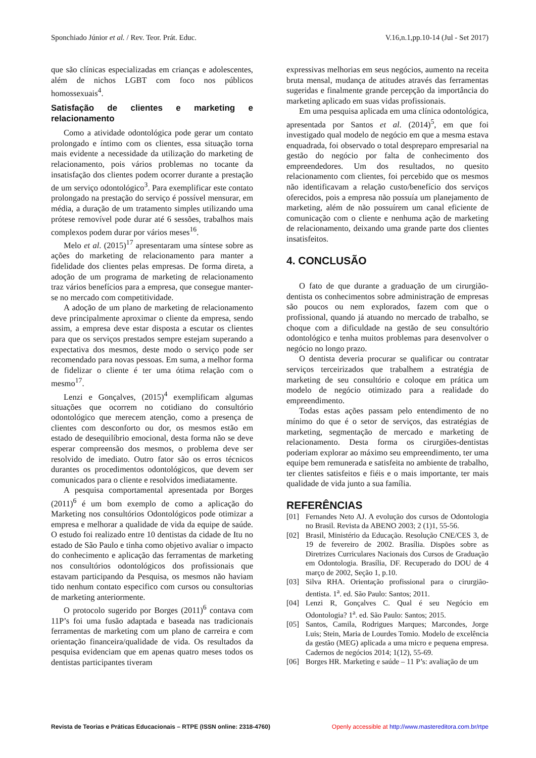Sponchiado Júnior et al. / Rev. Teor. Prát. Educ. V.16,n.1,pp.10-14 (Jul - Set 2017)
que são clínicas especializadas em crianças e adolescentes, além de nichos LGBT com foco nos públicos homossexuais<sup>4</sup>.
Satisfação de clientes e marketing e relacionamento
Como a atividade odontológica pode gerar um contato prolongado e íntimo com os clientes, essa situação torna mais evidente a necessidade da utilização do marketing de relacionamento, pois vários problemas no tocante da insatisfação dos clientes podem ocorrer durante a prestação de um serviço odontológico<sup>3</sup>. Para exemplificar este contato prolongado na prestação do serviço é possível mensurar, em média, a duração de um tratamento simples utilizando uma prótese removível pode durar até 6 sessões, trabalhos mais complexos podem durar por vários meses<sup>16</sup>.
Melo et al. (2015)<sup>17</sup> apresentaram uma síntese sobre as ações do marketing de relacionamento para manter a fidelidade dos clientes pelas empresas. De forma direta, a adoção de um programa de marketing de relacionamento traz vários benefícios para a empresa, que consegue manter-se no mercado com competitividade.
A adoção de um plano de marketing de relacionamento deve principalmente aproximar o cliente da empresa, sendo assim, a empresa deve estar disposta a escutar os clientes para que os serviços prestados sempre estejam superando a expectativa dos mesmos, deste modo o serviço pode ser recomendado para novas pessoas. Em suma, a melhor forma de fidelizar o cliente é ter uma ótima relação com o mesmo<sup>17</sup>.
Lenzi e Gonçalves, (2015)<sup>4</sup> exemplificam algumas situações que ocorrem no cotidiano do consultório odontológico que merecem atenção, como a presença de clientes com desconforto ou dor, os mesmos estão em estado de desequilíbrio emocional, desta forma não se deve esperar compreensão dos mesmos, o problema deve ser resolvido de imediato. Outro fator são os erros técnicos durantes os procedimentos odontológicos, que devem ser comunicados para o cliente e resolvidos imediatamente.
A pesquisa comportamental apresentada por Borges (2011)<sup>6</sup> é um bom exemplo de como a aplicação do Marketing nos consultórios Odontológicos pode otimizar a empresa e melhorar a qualidade de vida da equipe de saúde. O estudo foi realizado entre 10 dentistas da cidade de Itu no estado de São Paulo e tinha como objetivo avaliar o impacto do conhecimento e aplicação das ferramentas de marketing nos consultórios odontológicos dos profissionais que estavam participando da Pesquisa, os mesmos não haviam tido nenhum contato especifico com cursos ou consultorias de marketing anteriormente.
O protocolo sugerido por Borges (2011)<sup>6</sup> contava com 11P’s foi uma fusão adaptada e baseada nas tradicionais ferramentas de marketing com um plano de carreira e com orientação financeira/qualidade de vida. Os resultados da pesquisa evidenciam que em apenas quatro meses todos os dentistas participantes tiveram
expressivas melhorias em seus negócios, aumento na receita bruta mensal, mudança de atitudes através das ferramentas sugeridas e finalmente grande percepção da importância do marketing aplicado em suas vidas profissionais.
Em uma pesquisa aplicada em uma clínica odontológica, apresentada por Santos et al. (2014)<sup>5</sup>, em que foi investigado qual modelo de negócio em que a mesma estava enquadrada, foi observado o total despreparo empresarial na gestão do negócio por falta de conhecimento dos empreendedores. Um dos resultados, no quesito relacionamento com clientes, foi percebido que os mesmos não identificavam a relação custo/benefício dos serviços oferecidos, pois a empresa não possuía um planejamento de marketing, além de não possuírem um canal eficiente de comunicação com o cliente e nenhuma ação de marketing de relacionamento, deixando uma grande parte dos clientes insatisfeitos.
4. CONCLUSÃO
O fato de que durante a graduação de um cirurgião-dentista os conhecimentos sobre administração de empresas são poucos ou nem explorados, fazem com que o profissional, quando já atuando no mercado de trabalho, se choque com a dificuldade na gestão de seu consultório odontológico e tenha muitos problemas para desenvolver o negócio no longo prazo.
O dentista deveria procurar se qualificar ou contratar serviços terceirizados que trabalhem a estratégia de marketing de seu consultório e coloque em prática um modelo de negócio otimizado para a realidade do empreendimento.
Todas estas ações passam pelo entendimento de no mínimo do que é o setor de serviços, das estratégias de marketing, segmentação de mercado e marketing de relacionamento. Desta forma os cirurgiões-dentistas poderiam explorar ao máximo seu empreendimento, ter uma equipe bem remunerada e satisfeita no ambiente de trabalho, ter clientes satisfeitos e fiéis e o mais importante, ter mais qualidade de vida junto a sua família.
REFERÊNCIAS
[01] Fernandes Neto AJ. A evolução dos cursos de Odontologia no Brasil. Revista da ABENO 2003; 2 (1)1, 55-56.
[02] Brasil, Ministério da Educação. Resolução CNE/CES 3, de 19 de fevereiro de 2002. Brasília. Dispões sobre as Diretrizes Curriculares Nacionais dos Cursos de Graduação em Odontologia. Brasília, DF. Recuperado do DOU de 4 março de 2002, Seção 1, p.10.
[03] Silva RHA. Orientação profissional para o cirurgião-dentista. 1<sup>a</sup>. ed. São Paulo: Santos; 2011.
[04] Lenzi R, Gonçalves C. Qual é seu Negócio em Odontologia? 1<sup>a</sup>. ed. São Paulo: Santos; 2015.
[05] Santos, Camila, Rodrigues Marques; Marcondes, Jorge Luis; Stein, Maria de Lourdes Tomio. Modelo de excelência da gestão (MEG) aplicada a uma micro e pequena empresa. Cadernos de negócios 2014; 1(12), 55-69.
[06] Borges HR. Marketing e saúde – 11 P’s: avaliação de um
Revista de Teorias e Práticas Educacionais – RTPE (ISSN online: 2318-4760) Openly accessible at http://www.mastereditora.com.br/rtpe